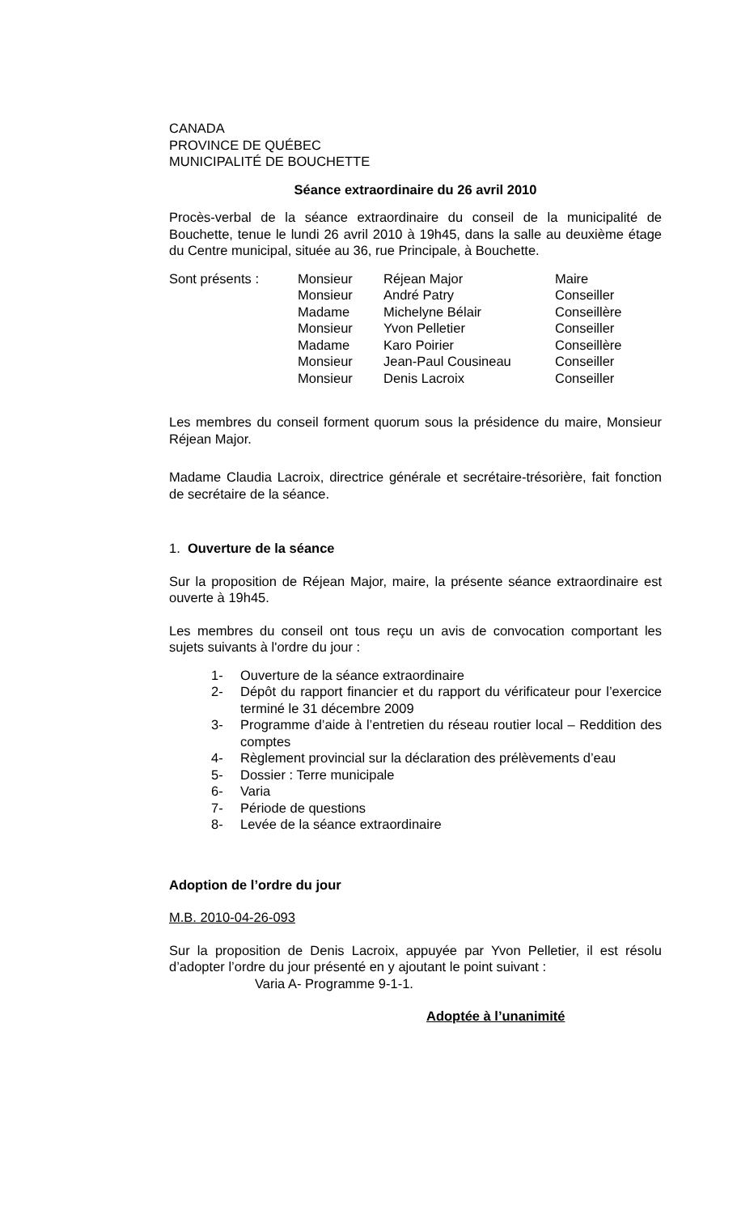CANADA
PROVINCE DE QUÉBEC
MUNICIPALITÉ DE BOUCHETTE
Séance extraordinaire du 26 avril 2010
Procès-verbal de la séance extraordinaire du conseil de la municipalité de Bouchette, tenue le lundi 26 avril 2010 à 19h45, dans la salle au deuxième étage du Centre municipal, située au 36, rue Principale, à Bouchette.
| Sont présents : | Monsieur | Réjean Major | Maire |
| | Monsieur | André Patry | Conseiller |
| | Madame | Michelyne Bélair | Conseillère |
| | Monsieur | Yvon Pelletier | Conseiller |
| | Madame | Karo Poirier | Conseillère |
| | Monsieur | Jean-Paul Cousineau | Conseiller |
| | Monsieur | Denis Lacroix | Conseiller |
Les membres du conseil forment quorum sous la présidence du maire, Monsieur Réjean Major.
Madame Claudia Lacroix, directrice générale et secrétaire-trésorière, fait fonction de secrétaire de la séance.
1. Ouverture de la séance
Sur la proposition de Réjean Major, maire, la présente séance extraordinaire est ouverte à 19h45.
Les membres du conseil ont tous reçu un avis de convocation comportant les sujets suivants à l'ordre du jour :
1- Ouverture de la séance extraordinaire
2- Dépôt du rapport financier et du rapport du vérificateur pour l’exercice terminé le 31 décembre 2009
3- Programme d’aide à l’entretien du réseau routier local – Reddition des comptes
4- Règlement provincial sur la déclaration des prélèvements d’eau
5- Dossier : Terre municipale
6- Varia
7- Période de questions
8- Levée de la séance extraordinaire
Adoption de l’ordre du jour
M.B. 2010-04-26-093
Sur la proposition de Denis Lacroix, appuyée par Yvon Pelletier, il est résolu d’adopter l’ordre du jour présenté en y ajoutant le point suivant :
Varia A- Programme 9-1-1.
Adoptée à l’unanimité